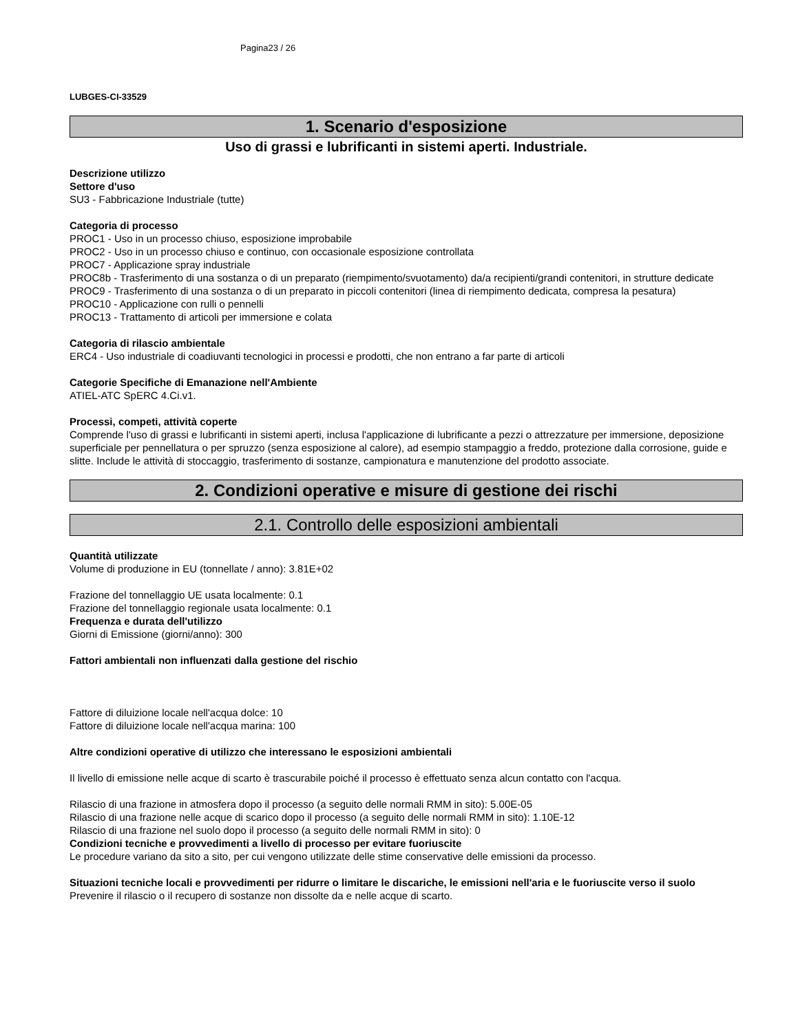Pagina23 / 26
LUBGES-CI-33529
1. Scenario d'esposizione
Uso di grassi e lubrificanti in sistemi aperti. Industriale.
Descrizione utilizzo
Settore d'uso
SU3 - Fabbricazione Industriale (tutte)
Categoria di processo
PROC1 - Uso in un processo chiuso, esposizione improbabile
PROC2 - Uso in un processo chiuso e continuo, con occasionale esposizione controllata
PROC7 - Applicazione spray industriale
PROC8b - Trasferimento di una sostanza o di un preparato (riempimento/svuotamento) da/a recipienti/grandi contenitori, in strutture dedicate
PROC9 - Trasferimento di una sostanza o di un preparato in piccoli contenitori (linea di riempimento dedicata, compresa la pesatura)
PROC10 - Applicazione con rulli o pennelli
PROC13 - Trattamento di articoli per immersione e colata
Categoria di rilascio ambientale
ERC4 - Uso industriale di coadiuvanti tecnologici in processi e prodotti, che non entrano a far parte di articoli
Categorie Specifiche di Emanazione nell'Ambiente
ATIEL-ATC SpERC 4.Ci.v1.
Processi, competi, attività coperte
Comprende l'uso di grassi e lubrificanti in sistemi aperti, inclusa l'applicazione di lubrificante a pezzi o attrezzature per immersione, deposizione superficiale per pennellatura o per spruzzo (senza esposizione al calore), ad esempio stampaggio a freddo, protezione dalla corrosione, guide e slitte. Include le attività di stoccaggio, trasferimento di sostanze, campionatura e manutenzione del prodotto associate.
2. Condizioni operative e misure di gestione dei rischi
2.1. Controllo delle esposizioni ambientali
Quantità utilizzate
Volume di produzione in EU (tonnellate / anno): 3.81E+02
Frazione del tonnellaggio UE usata localmente: 0.1
Frazione del tonnellaggio regionale usata localmente: 0.1
Frequenza e durata dell'utilizzo
Giorni di Emissione (giorni/anno): 300
Fattori ambientali non influenzati dalla gestione del rischio
Fattore di diluizione locale nell'acqua dolce: 10
Fattore di diluizione locale nell'acqua marina: 100
Altre condizioni operative di utilizzo che interessano le esposizioni ambientali
Il livello di emissione nelle acque di scarto è trascurabile poiché il processo è effettuato senza alcun contatto con l'acqua.
Rilascio di una frazione in atmosfera dopo il processo (a seguito delle normali RMM in sito): 5.00E-05
Rilascio di una frazione nelle acque di scarico dopo il processo (a seguito delle normali RMM in sito): 1.10E-12
Rilascio di una frazione nel suolo dopo il processo (a seguito delle normali RMM in sito): 0
Condizioni tecniche e provvedimenti a livello di processo per evitare fuoriuscite
Le procedure variano da sito a sito, per cui vengono utilizzate delle stime conservative delle emissioni da processo.
Situazioni tecniche locali e provvedimenti per ridurre o limitare le discariche, le emissioni nell'aria e le fuoriuscite verso il suolo
Prevenire il rilascio o il recupero di sostanze non dissolte da e nelle acque di scarto.